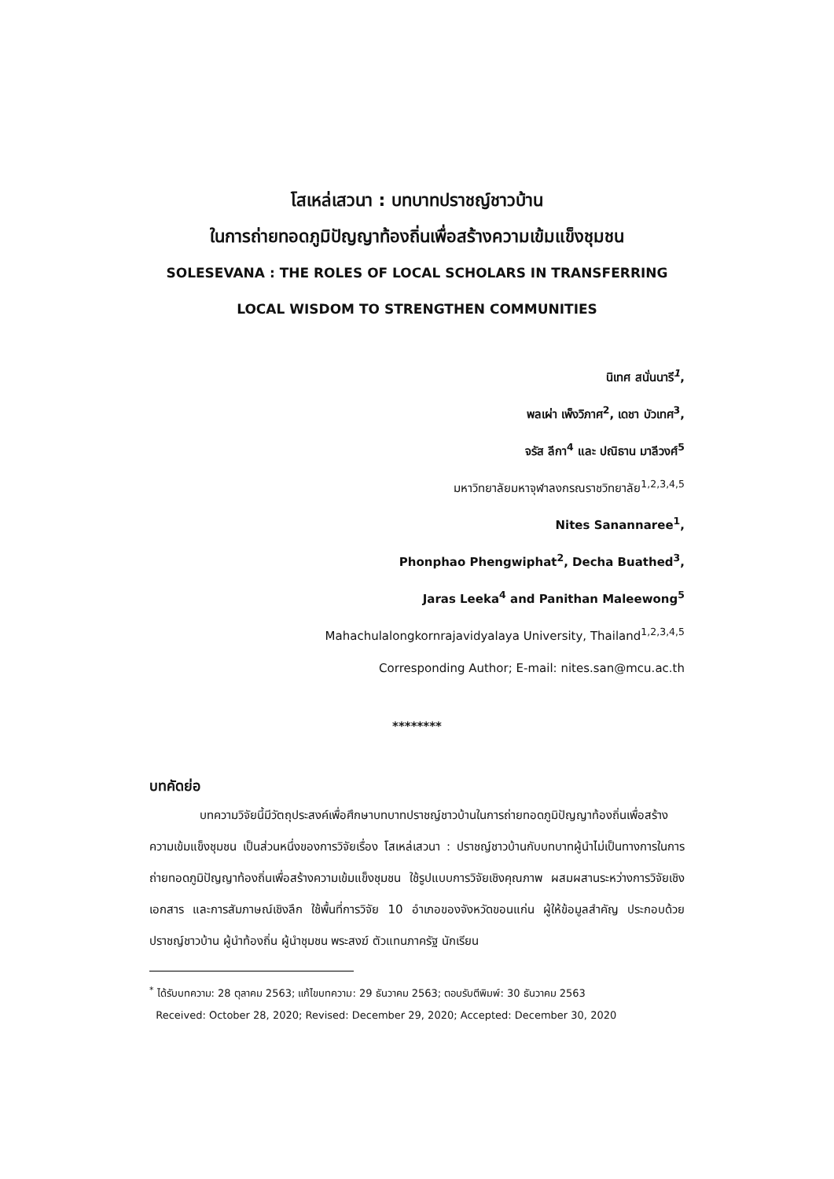โสเหล่เสวนา : บทบาทปราชญ์ชาวบ้าน
ในการถ่ายทอดภูมิปัญญาท้องถิ่นเพื่อสร้างความเข้มแข็งชุมชน
SOLESEVANA : THE ROLES OF LOCAL SCHOLARS IN TRANSFERRING
LOCAL WISDOM TO STRENGTHEN COMMUNITIES
นิเทศ สนั่นนารี<sup>1</sup>,
พลเผ่า เพ็งวิภาศ<sup>2</sup>, เดชา บัวเทศ<sup>3</sup>,
จรัส ลีกา<sup>4</sup> และ ปณิธาน มาลีวงศ์<sup>5</sup>
มหาวิทยาลัยมหาจุฬาลงกรณราชวิทยาลัย<sup>1,2,3,4,5</sup>
Nites Sanannaree<sup>1</sup>,
Phonphao Phengwiphat<sup>2</sup>, Decha Buathed<sup>3</sup>,
Jaras Leeka<sup>4</sup> and Panithan Maleewong<sup>5</sup>
Mahachulalongkornrajavidyalaya University, Thailand<sup>1,2,3,4,5</sup>
Corresponding Author; E-mail: nites.san@mcu.ac.th
********
บทคัดย่อ
บทความวิจัยนี้มีวัตถุประสงค์เพื่อศึกษาบทบาทปราชญ์ชาวบ้านในการถ่ายทอดภูมิปัญญาท้องถิ่นเพื่อสร้างความเข้มแข็งชุมชน เป็นส่วนหนึ่งของการวิจัยเรื่อง โสเหล่เสวนา : ปราชญ์ชาวบ้านกับบทบาทผู้นำไม่เป็นทางการในการถ่ายทอดภูมิปัญญาท้องถิ่นเพื่อสร้างความเข้มแข็งชุมชน ใช้รูปแบบการวิจัยเชิงคุณภาพ ผสมผสานระหว่างการวิจัยเชิงเอกสาร และการสัมภาษณ์เชิงลึก ใช้พื้นที่การวิจัย 10 อำเภอของจังหวัดขอนแก่น ผู้ให้ข้อมูลสำคัญ ประกอบด้วย ปราชญ์ชาวบ้าน ผู้นำท้องถิ่น ผู้นำชุมชน พระสงฆ์ ตัวแทนภาครัฐ นักเรียน
<sup>*</sup> ได้รับบทความ: 28 ตุลาคม 2563; แก้ไขบทความ: 29 ธันวาคม 2563; ตอบรับตีพิมพ์: 30 ธันวาคม 2563
Received: October 28, 2020; Revised: December 29, 2020; Accepted: December 30, 2020